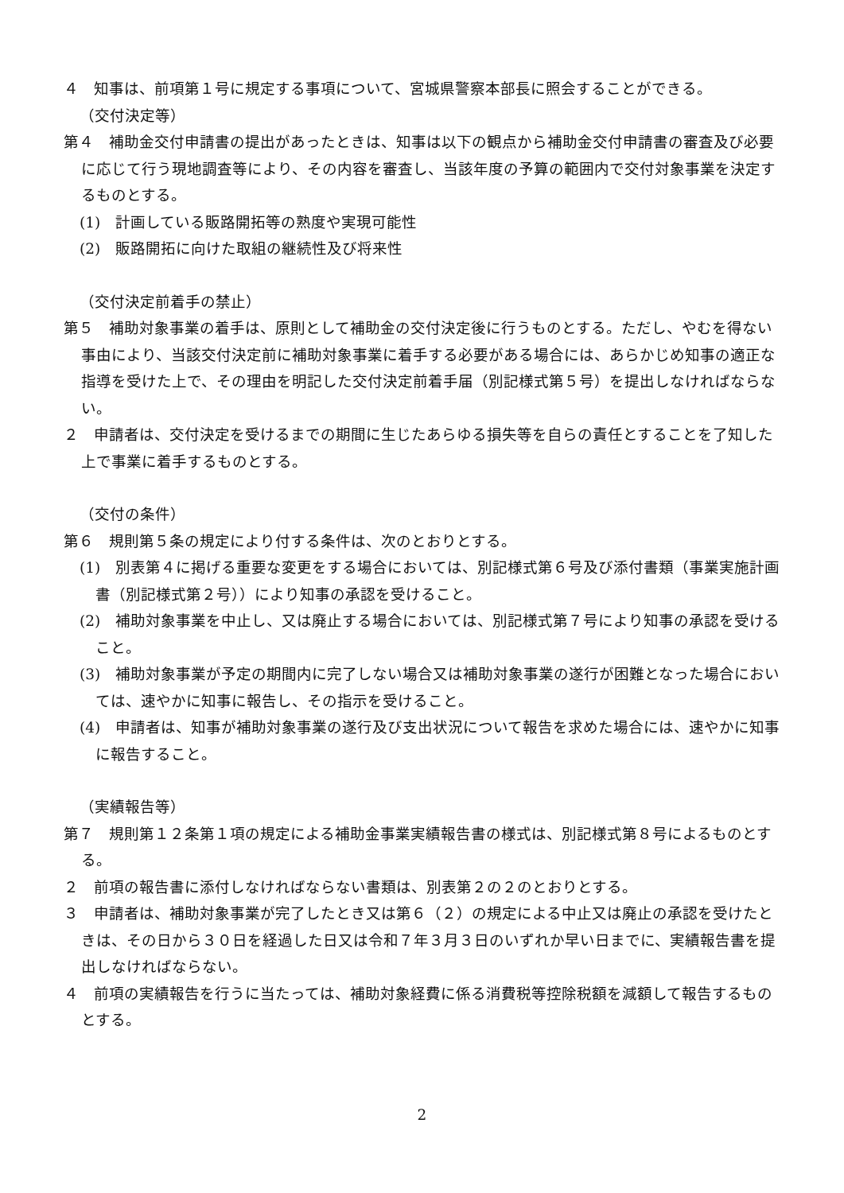４　知事は、前項第１号に規定する事項について、宮城県警察本部長に照会することができる。
（交付決定等）
第４　補助金交付申請書の提出があったときは、知事は以下の観点から補助金交付申請書の審査及び必要に応じて行う現地調査等により、その内容を審査し、当該年度の予算の範囲内で交付対象事業を決定するものとする。
(1)　計画している販路開拓等の熟度や実現可能性
(2)　販路開拓に向けた取組の継続性及び将来性
（交付決定前着手の禁止）
第５　補助対象事業の着手は、原則として補助金の交付決定後に行うものとする。ただし、やむを得ない事由により、当該交付決定前に補助対象事業に着手する必要がある場合には、あらかじめ知事の適正な指導を受けた上で、その理由を明記した交付決定前着手届（別記様式第５号）を提出しなければならない。
２　申請者は、交付決定を受けるまでの期間に生じたあらゆる損失等を自らの責任とすることを了知した上で事業に着手するものとする。
（交付の条件）
第６　規則第５条の規定により付する条件は、次のとおりとする。
(1)　別表第４に掲げる重要な変更をする場合においては、別記様式第６号及び添付書類（事業実施計画書（別記様式第２号））により知事の承認を受けること。
(2)　補助対象事業を中止し、又は廃止する場合においては、別記様式第７号により知事の承認を受けること。
(3)　補助対象事業が予定の期間内に完了しない場合又は補助対象事業の遂行が困難となった場合においては、速やかに知事に報告し、その指示を受けること。
(4)　申請者は、知事が補助対象事業の遂行及び支出状況について報告を求めた場合には、速やかに知事に報告すること。
（実績報告等）
第７　規則第１２条第１項の規定による補助金事業実績報告書の様式は、別記様式第８号によるものとする。
２　前項の報告書に添付しなければならない書類は、別表第２の２のとおりとする。
３　申請者は、補助対象事業が完了したとき又は第６（２）の規定による中止又は廃止の承認を受けたときは、その日から３０日を経過した日又は令和７年３月３日のいずれか早い日までに、実績報告書を提出しなければならない。
４　前項の実績報告を行うに当たっては、補助対象経費に係る消費税等控除税額を減額して報告するものとする。
2